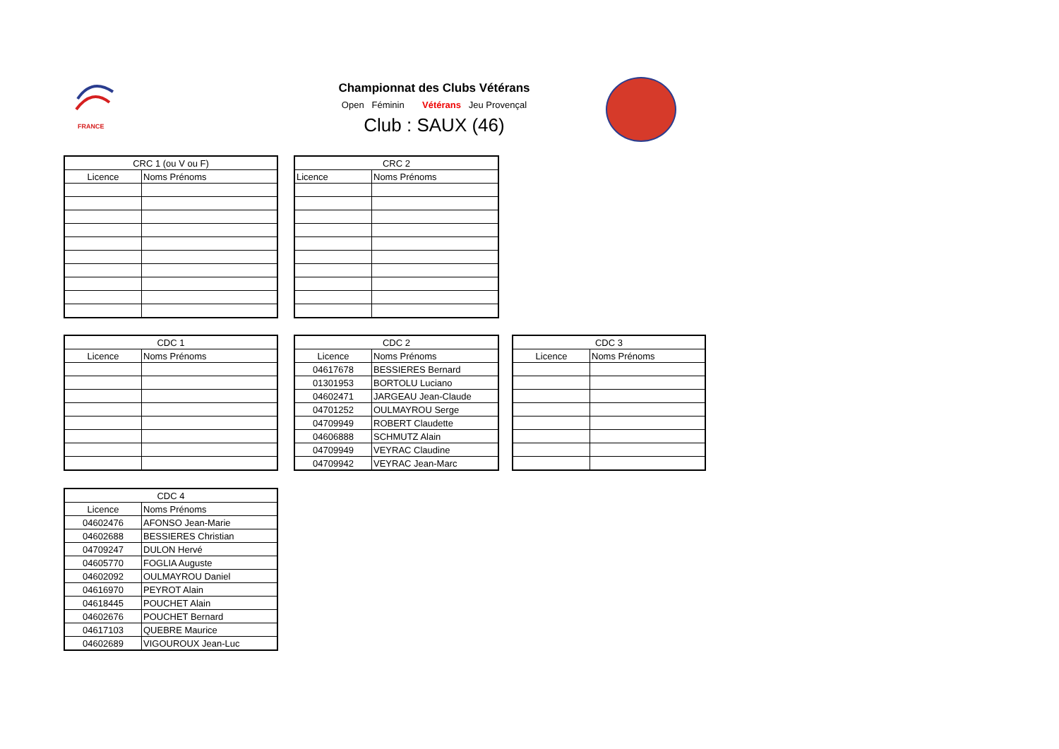FRANCE
Championnat des Clubs Vétérans
Open Féminin Vétérans Jeu Provençal
Club : SAUX (46)
| CRC 1 (ou V ou F) | |
| --- | --- |
| Licence | Noms Prénoms |
| CRC 2 | |
| --- | --- |
| Licence | Noms Prénoms |
| CDC 1 | |
| --- | --- |
| Licence | Noms Prénoms |
| CDC 2 | |
| --- | --- |
| Licence | Noms Prénoms |
| 04617678 | BESSIERES Bernard |
| 01301953 | BORTOLU Luciano |
| 04602471 | JARGEAU Jean-Claude |
| 04701252 | OULMAYROU Serge |
| 04709949 | ROBERT Claudette |
| 04606888 | SCHMUTZ Alain |
| 04709949 | VEYRAC Claudine |
| 04709942 | VEYRAC Jean-Marc |
| CDC 3 | |
| --- | --- |
| Licence | Noms Prénoms |
| CDC 4 | |
| --- | --- |
| Licence | Noms Prénoms |
| 04602476 | AFONSO Jean-Marie |
| 04602688 | BESSIERES Christian |
| 04709247 | DULON Hervé |
| 04605770 | FOGLIA Auguste |
| 04602092 | OULMAYROU Daniel |
| 04616970 | PEYROT Alain |
| 04618445 | POUCHET Alain |
| 04602676 | POUCHET Bernard |
| 04617103 | QUEBRE Maurice |
| 04602689 | VIGOUROUX Jean-Luc |